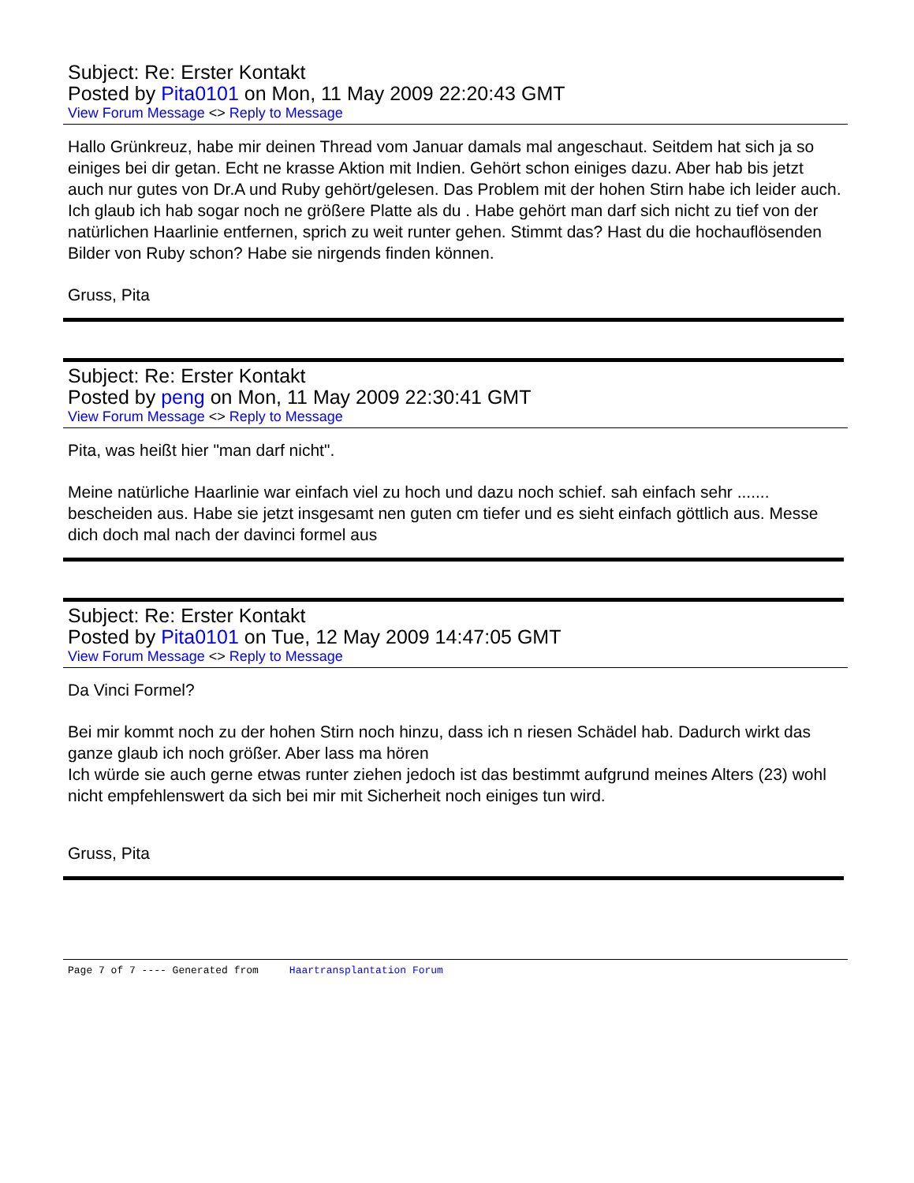Subject: Re: Erster Kontakt
Posted by Pita0101 on Mon, 11 May 2009 22:20:43 GMT
View Forum Message <> Reply to Message
Hallo Grünkreuz, habe mir deinen Thread vom Januar damals mal angeschaut. Seitdem hat sich ja so einiges bei dir getan. Echt ne krasse Aktion mit Indien. Gehört schon einiges dazu. Aber hab bis jetzt auch nur gutes von Dr.A und Ruby gehört/gelesen. Das Problem mit der hohen Stirn habe ich leider auch. Ich glaub ich hab sogar noch ne größere Platte als du . Habe gehört man darf sich nicht zu tief von der natürlichen Haarlinie entfernen, sprich zu weit runter gehen. Stimmt das? Hast du die hochauflösenden Bilder von Ruby schon? Habe sie nirgends finden können.
Gruss, Pita
Subject: Re: Erster Kontakt
Posted by peng on Mon, 11 May 2009 22:30:41 GMT
View Forum Message <> Reply to Message
Pita, was heißt hier "man darf nicht".
Meine natürliche Haarlinie war einfach viel zu hoch und dazu noch schief. sah einfach sehr ....... bescheiden aus. Habe sie jetzt insgesamt nen guten cm tiefer und es sieht einfach göttlich aus. Messe dich doch mal nach der davinci formel aus
Subject: Re: Erster Kontakt
Posted by Pita0101 on Tue, 12 May 2009 14:47:05 GMT
View Forum Message <> Reply to Message
Da Vinci Formel?
Bei mir kommt noch zu der hohen Stirn noch hinzu, dass ich n riesen Schädel hab. Dadurch wirkt das ganze glaub ich noch größer. Aber lass ma hören
Ich würde sie auch gerne etwas runter ziehen jedoch ist das bestimmt aufgrund meines Alters (23) wohl nicht empfehlenswert da sich bei mir mit Sicherheit noch einiges tun wird.
Gruss, Pita
Page 7 of 7 ---- Generated from Haartransplantation Forum